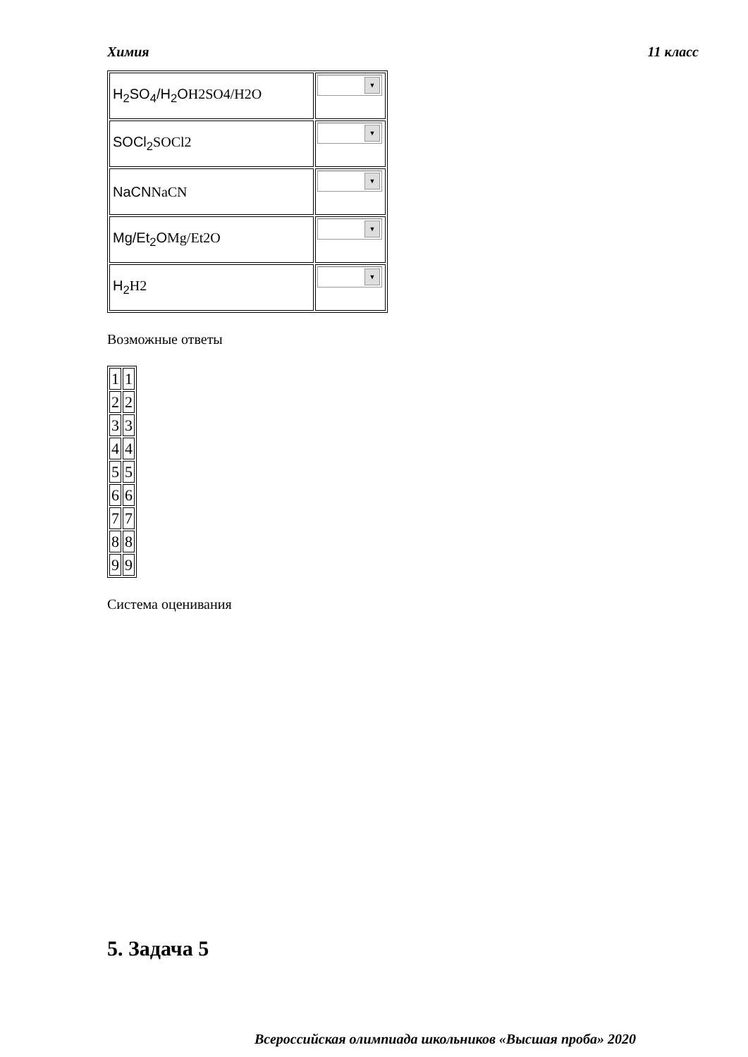Химия 11 класс
| H<sub>2</sub>SO<sub>4</sub>/H<sub>2</sub>O H2SO4/H2O | ▼ |
| SOCl<sub>2</sub> SOCl2 | ▼ |
| NaCN NaCN | ▼ |
| Mg/Et<sub>2</sub>O Mg/Et2O | ▼ |
| H<sub>2</sub> H2 | ▼ |
Возможные ответы
| 1 | 1 |
| 2 | 2 |
| 3 | 3 |
| 4 | 4 |
| 5 | 5 |
| 6 | 6 |
| 7 | 7 |
| 8 | 8 |
| 9 | 9 |
Система оценивания
5. Задача 5
Всероссийская олимпиада школьников «Высшая проба» 2020